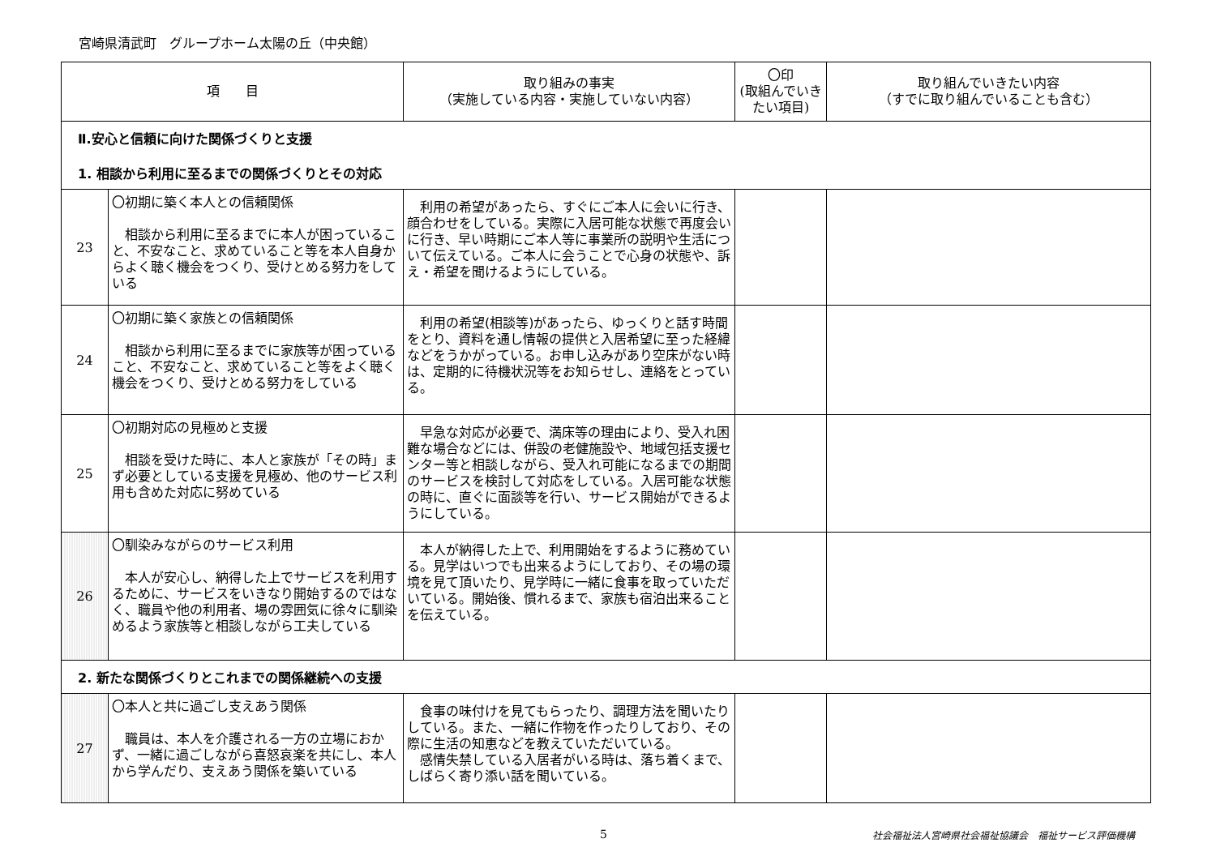宮崎県清武町　グループホーム太陽の丘（中央館）
| 項 目 | | 取り組みの事実 （実施している内容・実施していない内容） | 〇印 (取組んでいき たい項目) | 取り組んでいきたい内容 （すでに取り組んでいることも含む） |
| --- | --- | --- | --- | --- |
| Ⅱ.安心と信頼に向けた関係づくりと支援 1. 相談から利用に至るまでの関係づくりとその対応 | | | | |
| 23 | 〇初期に築く本人との信頼関係 相談から利用に至るまでに本人が困っていること、不安なこと、求めていること等を本人自身からよく聴く機会をつくり、受けとめる努力をしている | 利用の希望があったら、すぐにご本人に会いに行き、顔合わせをしている。実際に入居可能な状態で再度会いに行き、早い時期にご本人等に事業所の説明や生活について伝えている。ご本人に会うことで心身の状態や、訴え・希望を聞けるようにしている。 | | |
| 24 | 〇初期に築く家族との信頼関係 相談から利用に至るまでに家族等が困っていること、不安なこと、求めていること等をよく聴く機会をつくり、受けとめる努力をしている | 利用の希望(相談等)があったら、ゆっくりと話す時間をとり、資料を通し情報の提供と入居希望に至った経緯などをうかがっている。お申し込みがあり空床がない時は、定期的に待機状況等をお知らせし、連絡をとっている。 | | |
| 25 | 〇初期対応の見極めと支援 相談を受けた時に、本人と家族が「その時」まず必要としている支援を見極め、他のサービス利用も含めた対応に努めている | 早急な対応が必要で、満床等の理由により、受入れ困難な場合などには、併設の老健施設や、地域包括支援センター等と相談しながら、受入れ可能になるまでの期間のサービスを検討して対応をしている。入居可能な状態の時に、直ぐに面談等を行い、サービス開始ができるようにしている。 | | |
| 26 | 〇馴染みながらのサービス利用 本人が安心し、納得した上でサービスを利用するために、サービスをいきなり開始するのではなく、職員や他の利用者、場の雰囲気に徐々に馴染めるよう家族等と相談しながら工夫している | 本人が納得した上で、利用開始をするように務めている。見学はいつでも出来るようにしており、その場の環境を見て頂いたり、見学時に一緒に食事を取っていただいている。開始後、慣れるまで、家族も宿泊出来ることを伝えている。 | | |
| 2. 新たな関係づくりとこれまでの関係継続への支援 | | | | |
| 27 | 〇本人と共に過ごし支えあう関係 職員は、本人を介護される一方の立場におかず、一緒に過ごしながら喜怒哀楽を共にし、本人から学んだり、支えあう関係を築いている | 食事の味付けを見てもらったり、調理方法を聞いたりしている。また、一緒に作物を作ったりしており、その際に生活の知恵などを教えていただいている。 感情失禁している入居者がいる時は、落ち着くまで、しばらく寄り添い話を聞いている。 | | |
5 社会福祉法人宮崎県社会福祉協議会　福祉サービス評価機構